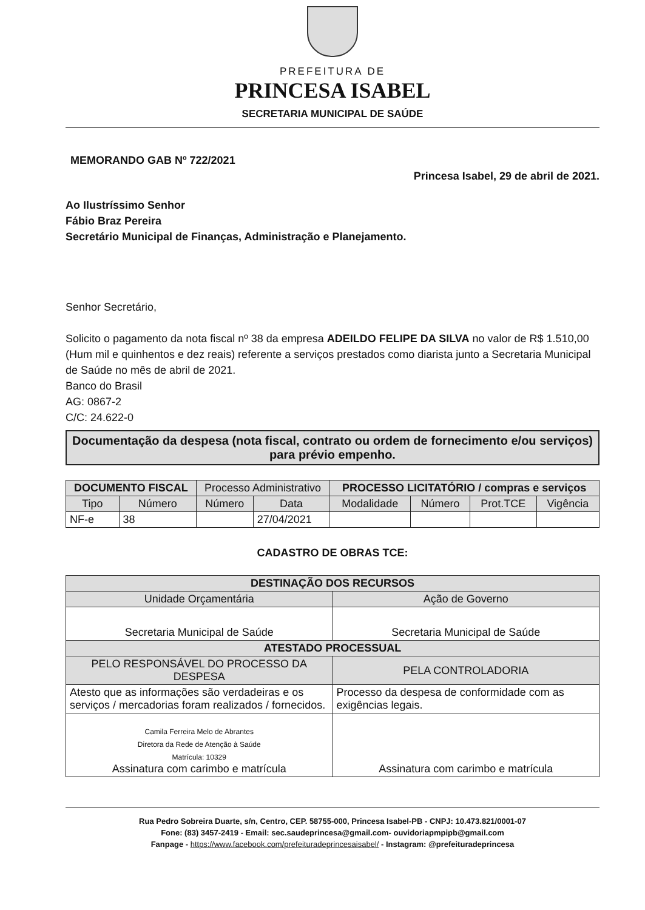PREFEITURA DE
PRINCESA ISABEL
SECRETARIA MUNICIPAL DE SAÚDE
MEMORANDO GAB Nº 722/2021
Princesa Isabel, 29 de abril de 2021.
Ao Ilustríssimo Senhor
Fábio Braz Pereira
Secretário Municipal de Finanças, Administração e Planejamento.
Senhor Secretário,
Solicito o pagamento da nota fiscal nº 38 da empresa ADEILDO FELIPE DA SILVA no valor de R$ 1.510,00 (Hum mil e quinhentos e dez reais) referente a serviços prestados como diarista junto a Secretaria Municipal de Saúde no mês de abril de 2021.
Banco do Brasil
AG: 0867-2
C/C: 24.622-0
Documentação da despesa (nota fiscal, contrato ou ordem de fornecimento e/ou serviços) para prévio empenho.
| DOCUMENTO FISCAL | | Processo Administrativo | | PROCESSO LICITATÓRIO / compras e serviços | | | |
| --- | --- | --- | --- | --- | --- | --- | --- |
| Tipo | Número | Número | Data | Modalidade | Número | Prot.TCE | Vigência |
| NF-e | 38 | | 27/04/2021 | | | | |
CADASTRO DE OBRAS TCE:
| DESTINAÇÃO DOS RECURSOS | |
| --- | --- |
| Unidade Orçamentária | Ação de Governo |
| Secretaria Municipal de Saúde | Secretaria Municipal de Saúde |
| ATESTADO PROCESSUAL | |
| PELO RESPONSÁVEL DO PROCESSO DA DESPESA | PELA CONTROLADORIA |
| Atesto que as informações são verdadeiras e os serviços / mercadorias foram realizados / fornecidos. | Processo da despesa de conformidade com as exigências legais. |
| Camila Ferreira Melo de Abrantes Diretora da Rede de Atenção à Saúde Matrícula: 10329 Assinatura com carimbo e matrícula | Assinatura com carimbo e matrícula |
Rua Pedro Sobreira Duarte, s/n, Centro, CEP. 58755-000, Princesa Isabel-PB - CNPJ: 10.473.821/0001-07
Fone: (83) 3457-2419 - Email: sec.saudeprincesa@gmail.com- ouvidoriapmpipb@gmail.com
Fanpage - https://www.facebook.com/prefeituradeprincesaisabel/ - Instagram: @prefeituradeprincesa